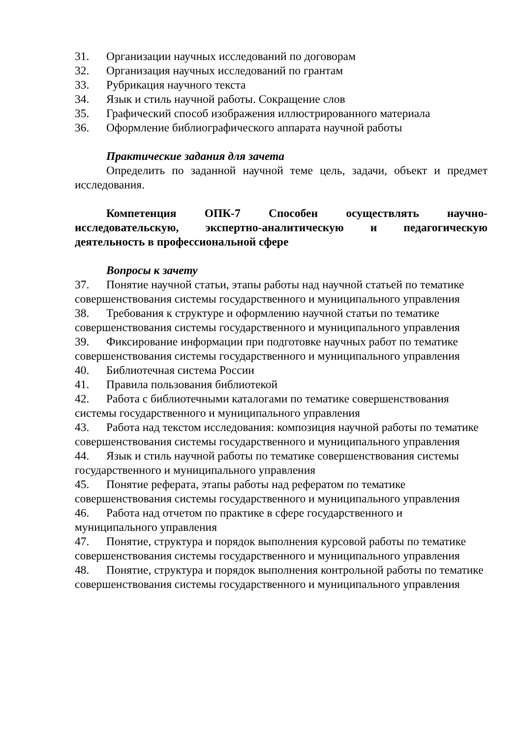31. Организации научных исследований по договорам
32. Организация научных исследований по грантам
33. Рубрикация научного текста
34. Язык и стиль научной работы. Сокращение слов
35. Графический способ изображения иллюстрированного материала
36. Оформление библиографического аппарата научной работы
Практические задания для зачета
Определить по заданной научной теме цель, задачи, объект и предмет исследования.
Компетенция ОПК-7 Способен осуществлять научно-исследовательскую, экспертно-аналитическую и педагогическую деятельность в профессиональной сфере
Вопросы к зачету
37. Понятие научной статьи, этапы работы над научной статьей по тематике совершенствования системы государственного и муниципального управления
38. Требования к структуре и оформлению научной статьи по тематике совершенствования системы государственного и муниципального управления
39. Фиксирование информации при подготовке научных работ по тематике совершенствования системы государственного и муниципального управления
40. Библиотечная система России
41. Правила пользования библиотекой
42. Работа с библиотечными каталогами по тематике совершенствования системы государственного и муниципального управления
43. Работа над текстом исследования: композиция научной работы по тематике совершенствования системы государственного и муниципального управления
44. Язык и стиль научной работы по тематике совершенствования системы государственного и муниципального управления
45. Понятие реферата, этапы работы над рефератом по тематике совершенствования системы государственного и муниципального управления
46. Работа над отчетом по практике в сфере государственного и муниципального управления
47. Понятие, структура и порядок выполнения курсовой работы по тематике совершенствования системы государственного и муниципального управления
48. Понятие, структура и порядок выполнения контрольной работы по тематике совершенствования системы государственного и муниципального управления